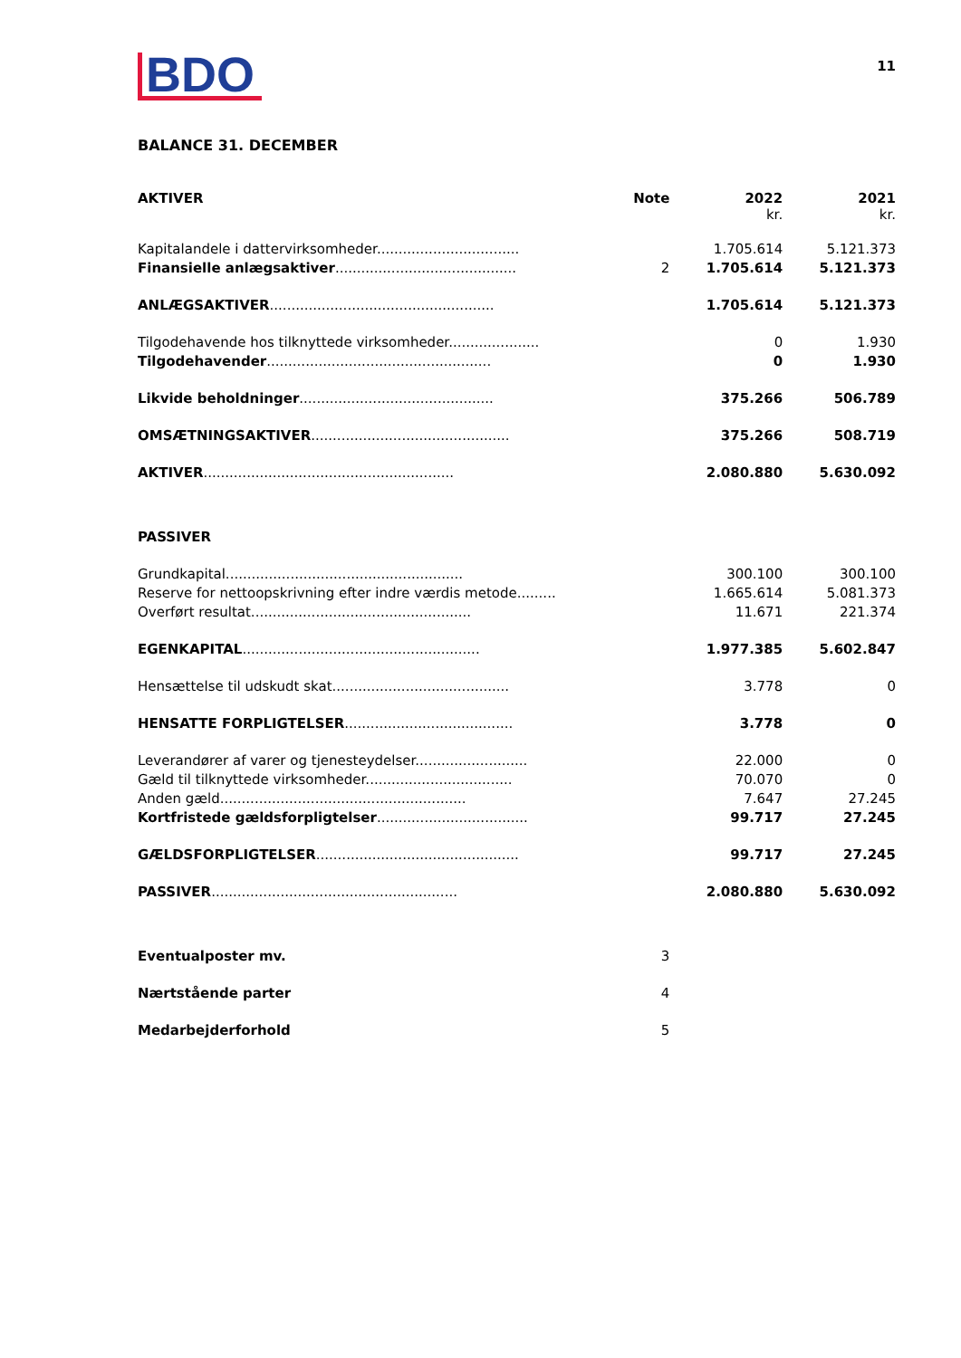BDO
11
BALANCE 31. DECEMBER
| AKTIVER | Note | 2022 kr. | 2021 kr. |
| Kapitalandele i dattervirksomheder................................. | | 1.705.614 | 5.121.373 |
| Finansielle anlægsaktiver .......................................... | 2 | 1.705.614 | 5.121.373 |
| ANLÆGSAKTIVER .................................................... | | 1.705.614 | 5.121.373 |
| Tilgodehavende hos tilknyttede virksomheder..................... | | 0 | 1.930 |
| Tilgodehavender .................................................... | | 0 | 1.930 |
| Likvide beholdninger ............................................. | | 375.266 | 506.789 |
| OMSÆTNINGSAKTIVER .............................................. | | 375.266 | 508.719 |
| AKTIVER .......................................................... | | 2.080.880 | 5.630.092 |
| PASSIVER | | | |
| Grundkapital....................................................... | | 300.100 | 300.100 |
| Reserve for nettoopskrivning efter indre værdis metode......... | | 1.665.614 | 5.081.373 |
| Overført resultat................................................... | | 11.671 | 221.374 |
| EGENKAPITAL ....................................................... | | 1.977.385 | 5.602.847 |
| Hensættelse til udskudt skat......................................... | | 3.778 | 0 |
| HENSATTE FORPLIGTELSER ....................................... | | 3.778 | 0 |
| Leverandører af varer og tjenesteydelser.......................... | | 22.000 | 0 |
| Gæld til tilknyttede virksomheder.................................. | | 70.070 | 0 |
| Anden gæld......................................................... | | 7.647 | 27.245 |
| Kortfristede gældsforpligtelser ................................... | | 99.717 | 27.245 |
| GÆLDSFORPLIGTELSER ............................................... | | 99.717 | 27.245 |
| PASSIVER ......................................................... | | 2.080.880 | 5.630.092 |
| Eventualposter mv. | 3 | | |
| Nærtstående parter | 4 | | |
| Medarbejderforhold | 5 | | |